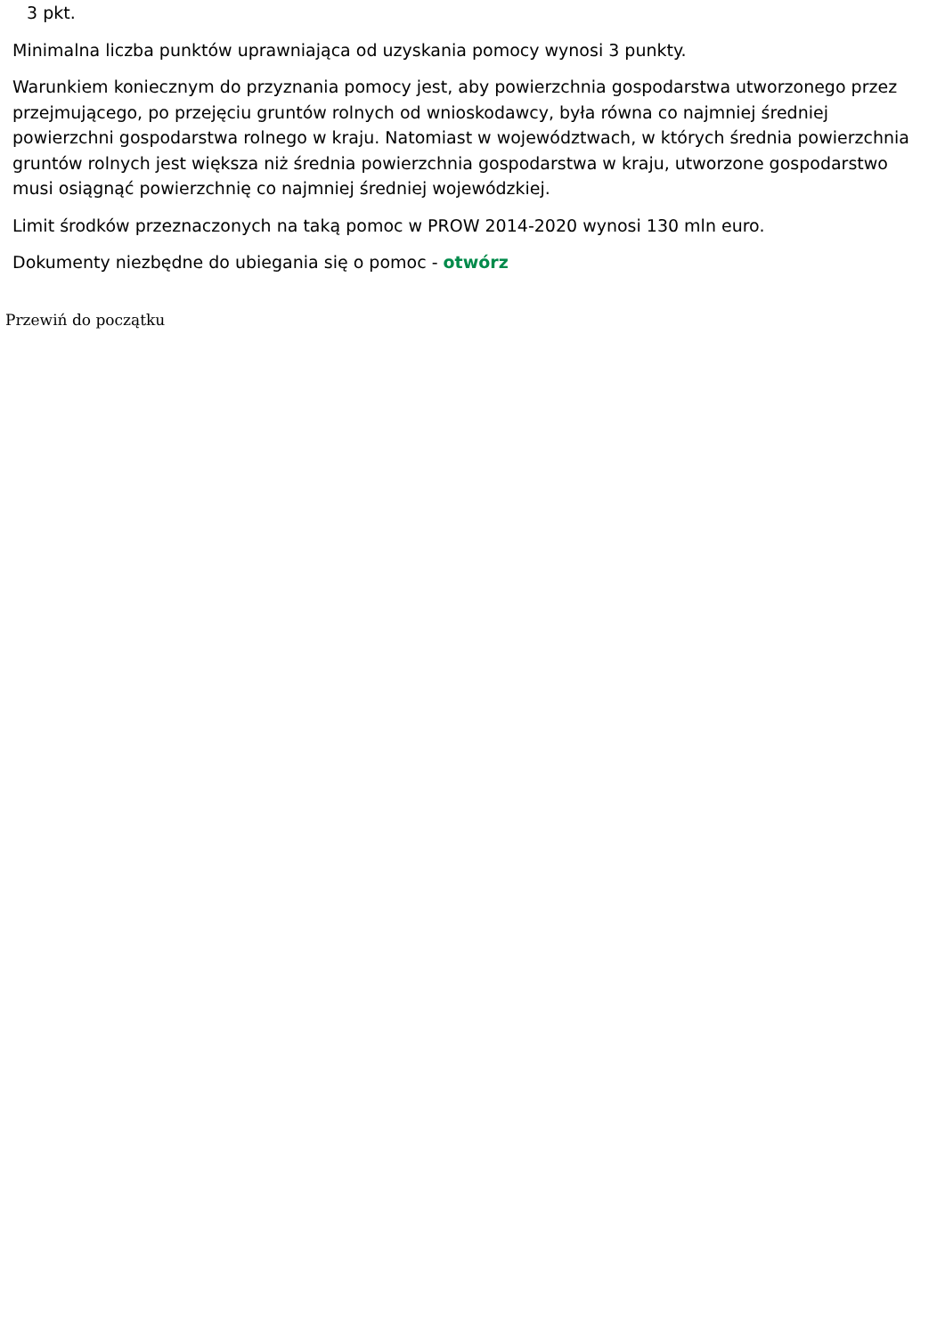3 pkt.
Minimalna liczba punktów uprawniająca od uzyskania pomocy wynosi 3 punkty.
Warunkiem koniecznym do przyznania pomocy jest, aby powierzchnia gospodarstwa utworzonego przez przejmującego, po przejęciu gruntów rolnych od wnioskodawcy, była równa co najmniej średniej powierzchni gospodarstwa rolnego w kraju. Natomiast w województwach, w których średnia powierzchnia gruntów rolnych jest większa niż średnia powierzchnia gospodarstwa w kraju, utworzone gospodarstwo musi osiągnąć powierzchnię co najmniej średniej wojewódzkiej.
Limit środków przeznaczonych na taką pomoc w PROW 2014-2020 wynosi 130 mln euro.
Dokumenty niezbędne do ubiegania się o pomoc - otwórz
Przewiń do początku